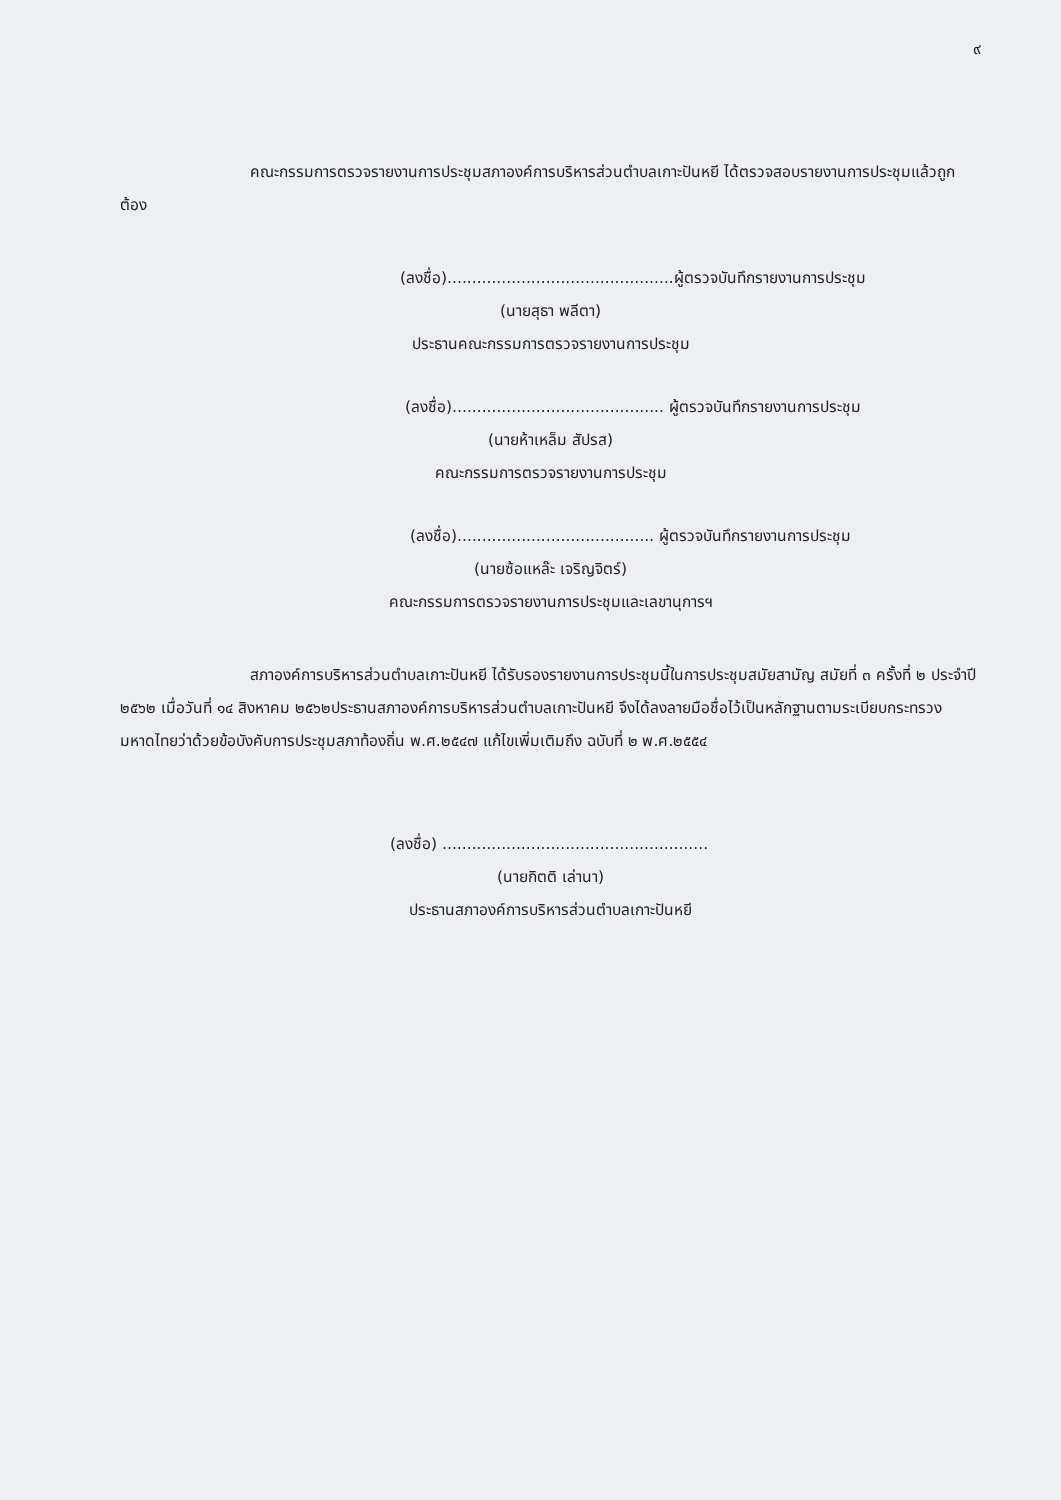๙
คณะกรรมการตรวจรายงานการประชุมสภาองค์การบริหารส่วนตำบลเกาะปันหยี ได้ตรวจสอบรายงานการประชุมแล้วถูกต้อง
(ลงชื่อ)..............................................ผู้ตรวจบันทึกรายงานการประชุม
(นายสุธา พลีตา)
ประธานคณะกรรมการตรวจรายงานการประชุม
(ลงชื่อ)........................................... ผู้ตรวจบันทึกรายงานการประชุม
(นายห้าเหล็ม สัปรส)
คณะกรรมการตรวจรายงานการประชุม
(ลงชื่อ)........................................ ผู้ตรวจบันทึกรายงานการประชุม
(นายซ้อแหล๊ะ เจริญจิตร์)
คณะกรรมการตรวจรายงานการประชุมและเลขานุการฯ
สภาองค์การบริหารส่วนตำบลเกาะปันหยี ได้รับรองรายงานการประชุมนี้ในการประชุมสมัยสามัญ สมัยที่ ๓ ครั้งที่ ๒ ประจำปี ๒๕๖๒ เมื่อวันที่ ๑๔ สิงหาคม ๒๕๖๒ประธานสภาองค์การบริหารส่วนตำบลเกาะปันหยี จึงได้ลงลายมือชื่อไว้เป็นหลักฐานตามระเบียบกระทรวงมหาดไทยว่าด้วยข้อบังคับการประชุมสภาท้องถิ่น พ.ศ.๒๕๔๗ แก้ไขเพิ่มเติมถึง ฉบับที่ ๒ พ.ศ.๒๕๕๔
(ลงชื่อ) ......................................................
(นายกิตติ เล่านา)
ประธานสภาองค์การบริหารส่วนตำบลเกาะปันหยี